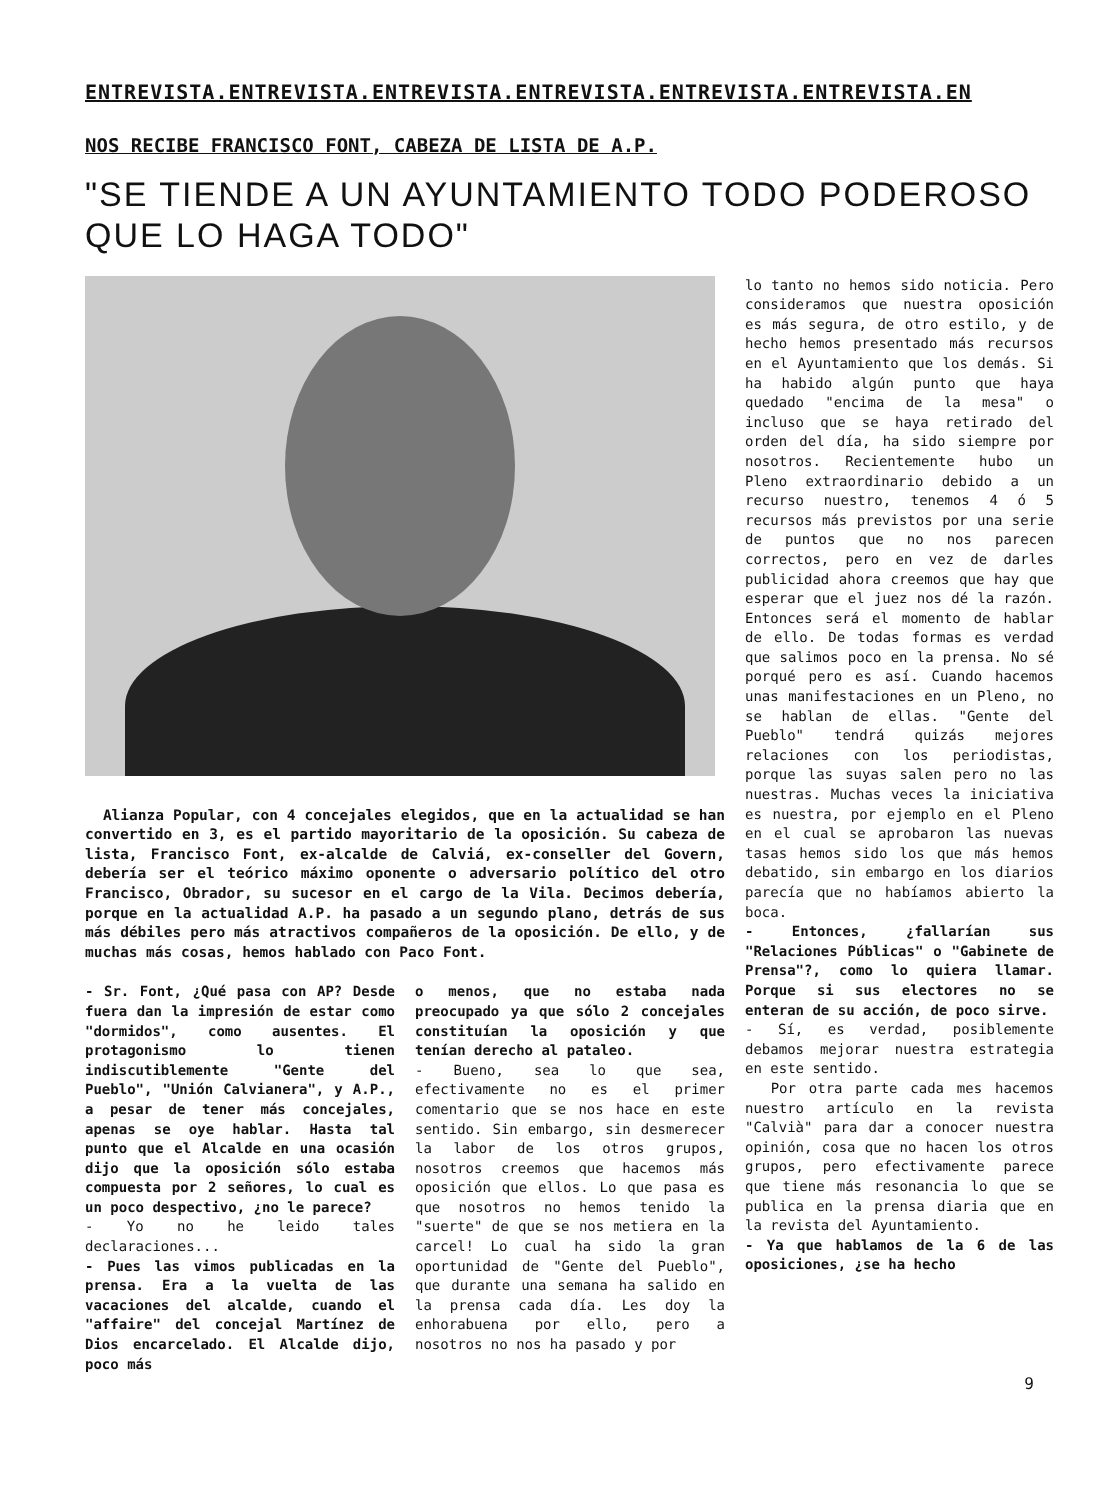ENTREVISTA.ENTREVISTA.ENTREVISTA.ENTREVISTA.ENTREVISTA.ENTREVISTA.EN
NOS RECIBE FRANCISCO FONT, CABEZA DE LISTA DE A.P.
"SE TIENDE A UN AYUNTAMIENTO TODO PODEROSO
QUE LO HAGA TODO"
Alianza Popular, con 4 concejales elegidos, que en la actualidad se han convertido en 3, es el partido mayoritario de la oposición. Su cabeza de lista, Francisco Font, ex-alcalde de Calviá, ex-conseller del Govern, debería ser el teórico máximo oponente o adversario político del otro Francisco, Obrador, su sucesor en el cargo de la Vila. Decimos debería, porque en la actualidad A.P. ha pasado a un segundo plano, detrás de sus más débiles pero más atractivos compañeros de la oposición. De ello, y de muchas más cosas, hemos hablado con Paco Font.
- Sr. Font, ¿Qué pasa con AP? Desde fuera dan la impresión de estar como "dormidos", como ausentes. El protagonismo lo tienen indiscutiblemente "Gente del Pueblo", "Unión Calvianera", y A.P., a pesar de tener más concejales, apenas se oye hablar. Hasta tal punto que el Alcalde en una ocasión dijo que la oposición sólo estaba compuesta por 2 señores, lo cual es un poco despectivo, ¿no le parece?
- Yo no he leido tales declaraciones...
- Pues las vimos publicadas en la prensa. Era a la vuelta de las vacaciones del alcalde, cuando el "affaire" del concejal Martínez de Dios encarcelado. El Alcalde dijo, poco más
o menos, que no estaba nada preocupado ya que sólo 2 concejales constituían la oposición y que tenían derecho al pataleo.
- Bueno, sea lo que sea, efectivamente no es el primer comentario que se nos hace en este sentido. Sin embargo, sin desmerecer la labor de los otros grupos, nosotros creemos que hacemos más oposición que ellos. Lo que pasa es que nosotros no hemos tenido la "suerte" de que se nos metiera en la carcel! Lo cual ha sido la gran oportunidad de "Gente del Pueblo", que durante una semana ha salido en la prensa cada día. Les doy la enhorabuena por ello, pero a nosotros no nos ha pasado y por
lo tanto no hemos sido noticia. Pero consideramos que nuestra oposición es más segura, de otro estilo, y de hecho hemos presentado más recursos en el Ayuntamiento que los demás. Si ha habido algún punto que haya quedado "encima de la mesa" o incluso que se haya retirado del orden del día, ha sido siempre por nosotros. Recientemente hubo un Pleno extraordinario debido a un recurso nuestro, tenemos 4 ó 5 recursos más previstos por una serie de puntos que no nos parecen correctos, pero en vez de darles publicidad ahora creemos que hay que esperar que el juez nos dé la razón. Entonces será el momento de hablar de ello. De todas formas es verdad que salimos poco en la prensa. No sé porqué pero es así. Cuando hacemos unas manifestaciones en un Pleno, no se hablan de ellas. "Gente del Pueblo" tendrá quizás mejores relaciones con los periodistas, porque las suyas salen pero no las nuestras. Muchas veces la iniciativa es nuestra, por ejemplo en el Pleno en el cual se aprobaron las nuevas tasas hemos sido los que más hemos debatido, sin embargo en los diarios parecía que no habíamos abierto la boca.
- Entonces, ¿fallarían sus "Relaciones Públicas" o "Gabinete de Prensa"?, como lo quiera llamar. Porque si sus electores no se enteran de su acción, de poco sirve.
- Sí, es verdad, posiblemente debamos mejorar nuestra estrategia en este sentido.
Por otra parte cada mes hacemos nuestro artículo en la revista "Calvià" para dar a conocer nuestra opinión, cosa que no hacen los otros grupos, pero efectivamente parece que tiene más resonancia lo que se publica en la prensa diaria que en la revista del Ayuntamiento.
- Ya que hablamos de la 6 de las oposiciones, ¿se ha hecho
9